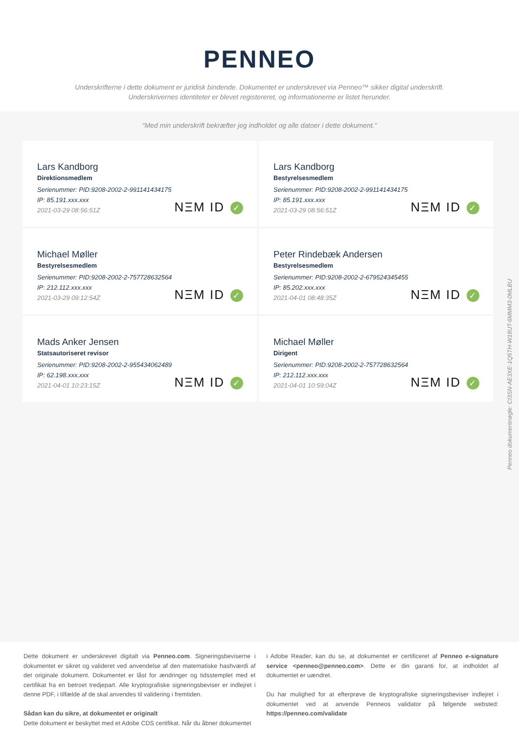PENNEO
Underskrifterne i dette dokument er juridisk bindende. Dokumentet er underskrevet via Penneo™ sikker digital underskrift.
Underskrivernes identiteter er blevet registereret, og informationerne er listet herunder.
“Med min underskrift bekræfter jeg indholdet og alle datoer i dette dokument.”
Lars Kandborg
Direktionsmedlem
Serienummer: PID:9208-2002-2-991141434175
IP: 85.191.xxx.xxx
2021-03-29 08:56:51Z
NΞM ID ✓
Lars Kandborg
Bestyrelsesmedlem
Serienummer: PID:9208-2002-2-991141434175
IP: 85.191.xxx.xxx
2021-03-29 08:56:51Z
NΞM ID ✓
Michael Møller
Bestyrelsesmedlem
Serienummer: PID:9208-2002-2-757728632564
IP: 212.112.xxx.xxx
2021-03-29 09:12:54Z
NΞM ID ✓
Peter Rindebæk Andersen
Bestyrelsesmedlem
Serienummer: PID:9208-2002-2-679524345455
IP: 85.202.xxx.xxx
2021-04-01 08:48:35Z
NΞM ID ✓
Mads Anker Jensen
Statsautoriseret revisor
Serienummer: PID:9208-2002-2-955434062489
IP: 62.198.xxx.xxx
2021-04-01 10:23:15Z
NΞM ID ✓
Michael Møller
Dirigent
Serienummer: PID:9208-2002-2-757728632564
IP: 212.112.xxx.xxx
2021-04-01 10:59:04Z
NΞM ID ✓
Penneo dokumentnøgle: CI3SN-AE3XE-1Q5TH-W18UT-6MMM3-0MLBU
Dette dokument er underskrevet digitalt via Penneo.com. Signeringsbeviserne i dokumentet er sikret og valideret ved anvendelse af den matematiske hashværdi af det originale dokument. Dokumentet er låst for ændringer og tidsstemplet med et certifikat fra en betroet tredjepart. Alle kryptografiske signeringsbeviser er indlejret i denne PDF, i tilfælde af de skal anvendes til validering i fremtiden.
Sådan kan du sikre, at dokumentet er originalt
Dette dokument er beskyttet med et Adobe CDS certifikat. Når du åbner dokumentet
i Adobe Reader, kan du se, at dokumentet er certificeret af Penneo e-signature service <penneo@penneo.com>. Dette er din garanti for, at indholdet af dokumentet er uændret.
Du har mulighed for at efterprøve de kryptografiske signeringsbeviser indlejret i dokumentet ved at anvende Penneos validator på følgende websted: https://penneo.com/validate